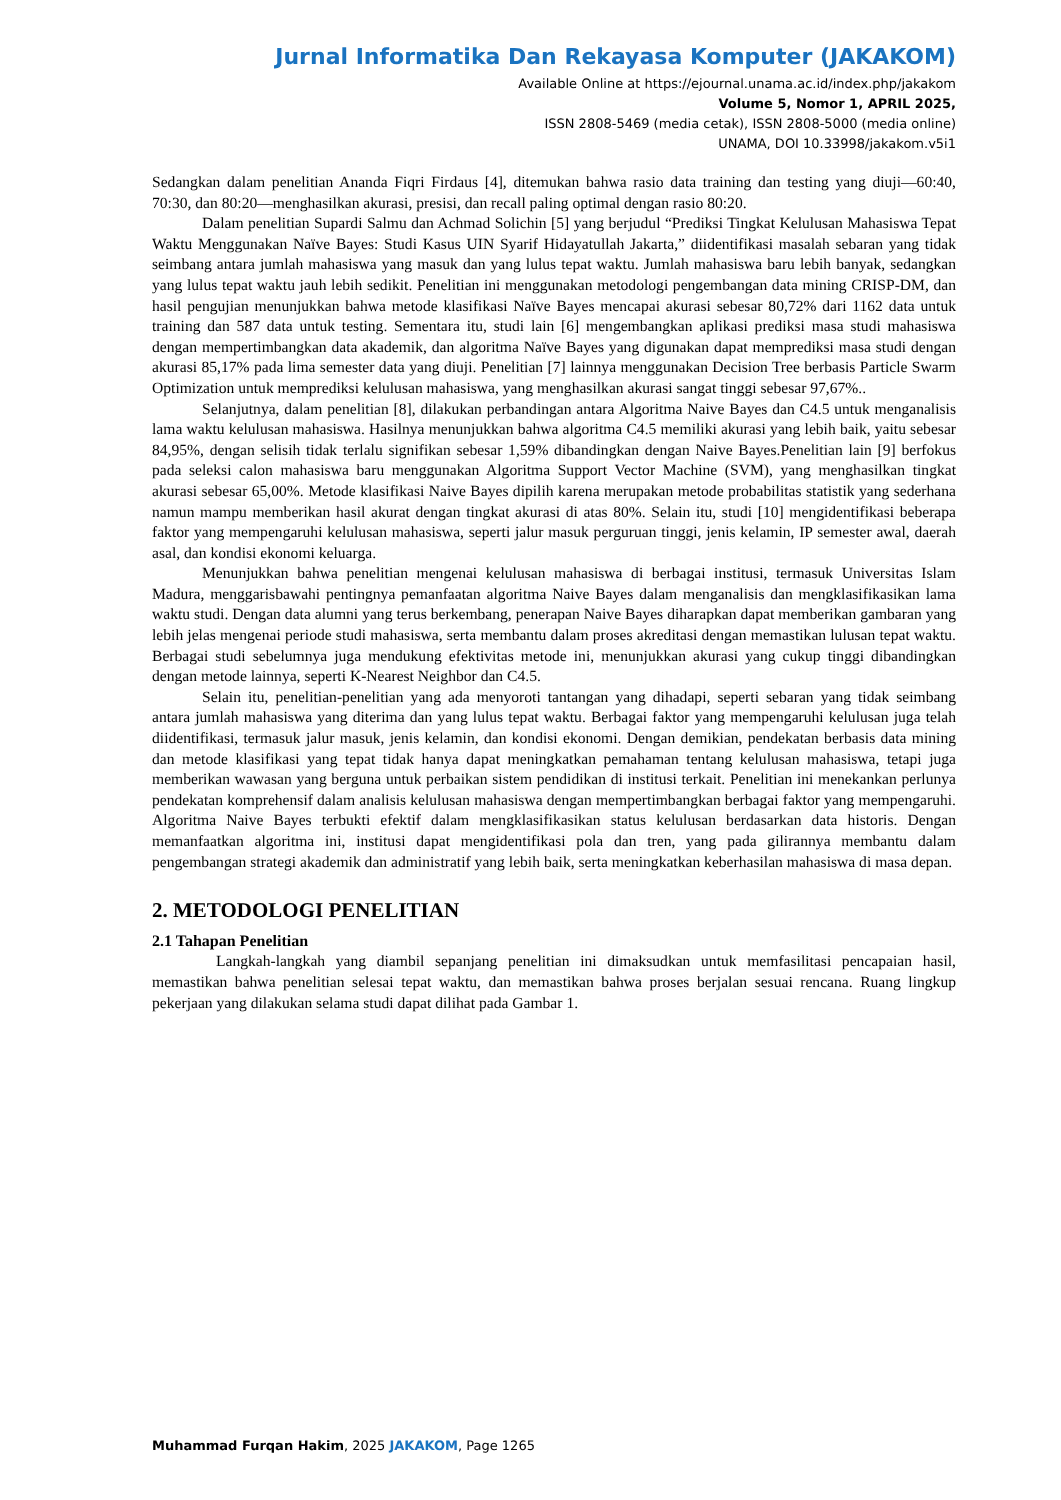Jurnal Informatika Dan Rekayasa Komputer (JAKAKOM)
Available Online at https://ejournal.unama.ac.id/index.php/jakakom
Volume 5, Nomor 1, APRIL 2025,
ISSN 2808-5469 (media cetak), ISSN 2808-5000 (media online)
UNAMA, DOI 10.33998/jakakom.v5i1
Sedangkan dalam penelitian Ananda Fiqri Firdaus [4], ditemukan bahwa rasio data training dan testing yang diuji—60:40, 70:30, dan 80:20—menghasilkan akurasi, presisi, dan recall paling optimal dengan rasio 80:20.
Dalam penelitian Supardi Salmu dan Achmad Solichin [5] yang berjudul “Prediksi Tingkat Kelulusan Mahasiswa Tepat Waktu Menggunakan Naïve Bayes: Studi Kasus UIN Syarif Hidayatullah Jakarta,” diidentifikasi masalah sebaran yang tidak seimbang antara jumlah mahasiswa yang masuk dan yang lulus tepat waktu. Jumlah mahasiswa baru lebih banyak, sedangkan yang lulus tepat waktu jauh lebih sedikit. Penelitian ini menggunakan metodologi pengembangan data mining CRISP-DM, dan hasil pengujian menunjukkan bahwa metode klasifikasi Naïve Bayes mencapai akurasi sebesar 80,72% dari 1162 data untuk training dan 587 data untuk testing. Sementara itu, studi lain [6] mengembangkan aplikasi prediksi masa studi mahasiswa dengan mempertimbangkan data akademik, dan algoritma Naïve Bayes yang digunakan dapat memprediksi masa studi dengan akurasi 85,17% pada lima semester data yang diuji. Penelitian [7] lainnya menggunakan Decision Tree berbasis Particle Swarm Optimization untuk memprediksi kelulusan mahasiswa, yang menghasilkan akurasi sangat tinggi sebesar 97,67%..
Selanjutnya, dalam penelitian [8], dilakukan perbandingan antara Algoritma Naive Bayes dan C4.5 untuk menganalisis lama waktu kelulusan mahasiswa. Hasilnya menunjukkan bahwa algoritma C4.5 memiliki akurasi yang lebih baik, yaitu sebesar 84,95%, dengan selisih tidak terlalu signifikan sebesar 1,59% dibandingkan dengan Naive Bayes.Penelitian lain [9] berfokus pada seleksi calon mahasiswa baru menggunakan Algoritma Support Vector Machine (SVM), yang menghasilkan tingkat akurasi sebesar 65,00%. Metode klasifikasi Naive Bayes dipilih karena merupakan metode probabilitas statistik yang sederhana namun mampu memberikan hasil akurat dengan tingkat akurasi di atas 80%. Selain itu, studi [10] mengidentifikasi beberapa faktor yang mempengaruhi kelulusan mahasiswa, seperti jalur masuk perguruan tinggi, jenis kelamin, IP semester awal, daerah asal, dan kondisi ekonomi keluarga.
Menunjukkan bahwa penelitian mengenai kelulusan mahasiswa di berbagai institusi, termasuk Universitas Islam Madura, menggarisbawahi pentingnya pemanfaatan algoritma Naive Bayes dalam menganalisis dan mengklasifikasikan lama waktu studi. Dengan data alumni yang terus berkembang, penerapan Naive Bayes diharapkan dapat memberikan gambaran yang lebih jelas mengenai periode studi mahasiswa, serta membantu dalam proses akreditasi dengan memastikan lulusan tepat waktu. Berbagai studi sebelumnya juga mendukung efektivitas metode ini, menunjukkan akurasi yang cukup tinggi dibandingkan dengan metode lainnya, seperti K-Nearest Neighbor dan C4.5.
Selain itu, penelitian-penelitian yang ada menyoroti tantangan yang dihadapi, seperti sebaran yang tidak seimbang antara jumlah mahasiswa yang diterima dan yang lulus tepat waktu. Berbagai faktor yang mempengaruhi kelulusan juga telah diidentifikasi, termasuk jalur masuk, jenis kelamin, dan kondisi ekonomi. Dengan demikian, pendekatan berbasis data mining dan metode klasifikasi yang tepat tidak hanya dapat meningkatkan pemahaman tentang kelulusan mahasiswa, tetapi juga memberikan wawasan yang berguna untuk perbaikan sistem pendidikan di institusi terkait. Penelitian ini menekankan perlunya pendekatan komprehensif dalam analisis kelulusan mahasiswa dengan mempertimbangkan berbagai faktor yang mempengaruhi. Algoritma Naive Bayes terbukti efektif dalam mengklasifikasikan status kelulusan berdasarkan data historis. Dengan memanfaatkan algoritma ini, institusi dapat mengidentifikasi pola dan tren, yang pada gilirannya membantu dalam pengembangan strategi akademik dan administratif yang lebih baik, serta meningkatkan keberhasilan mahasiswa di masa depan.
2. METODOLOGI PENELITIAN
2.1 Tahapan Penelitian
Langkah-langkah yang diambil sepanjang penelitian ini dimaksudkan untuk memfasilitasi pencapaian hasil, memastikan bahwa penelitian selesai tepat waktu, dan memastikan bahwa proses berjalan sesuai rencana. Ruang lingkup pekerjaan yang dilakukan selama studi dapat dilihat pada Gambar 1.
Muhammad Furqan Hakim, 2025 JAKAKOM, Page 1265